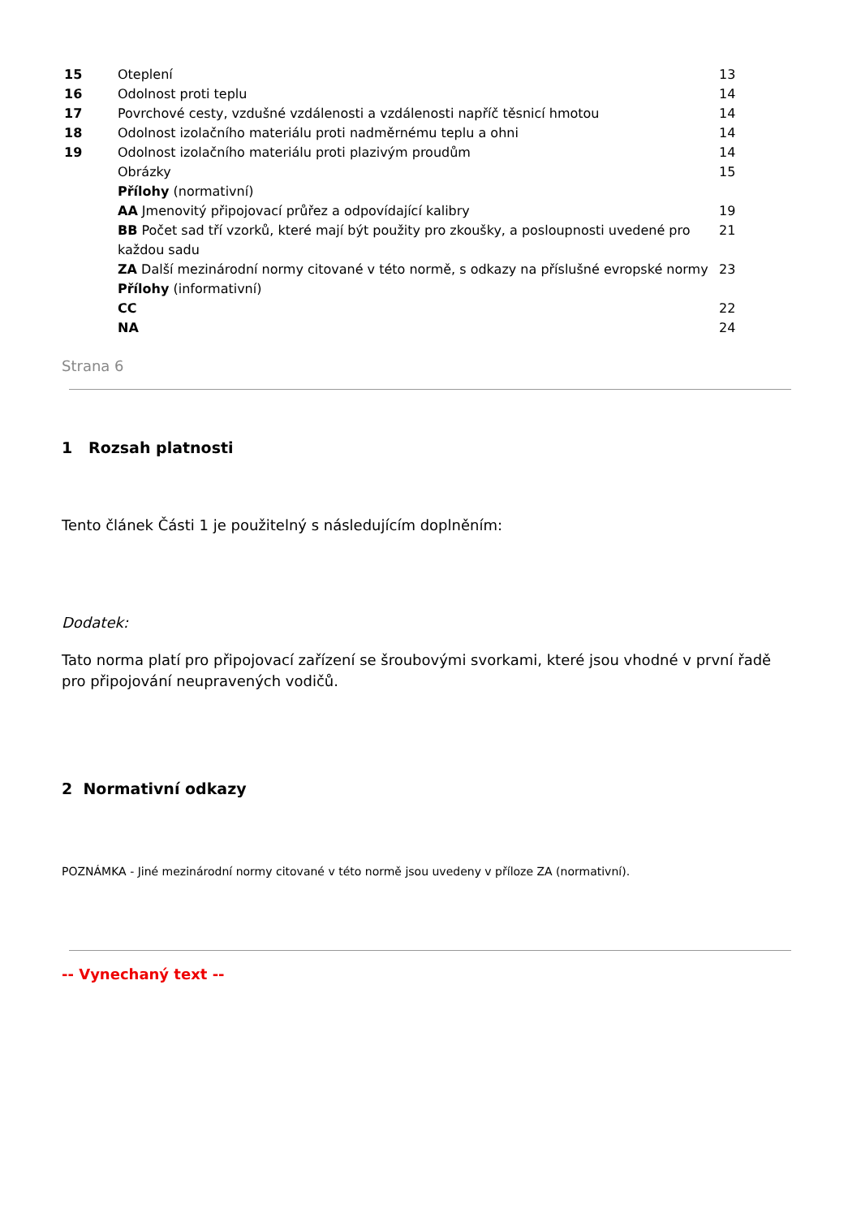| 15 | Oteplení | 13 |
| 16 | Odolnost proti teplu | 14 |
| 17 | Povrchové cesty, vzdušné vzdálenosti a vzdálenosti napříč těsnicí hmotou | 14 |
| 18 | Odolnost izolačního materiálu proti nadměrnému teplu a ohni | 14 |
| 19 | Odolnost izolačního materiálu proti plazivým proudům | 14 |
| | Obrázky | 15 |
| | Přílohy (normativní) | |
| | AA Jmenovitý připojovací průřez a odpovídající kalibry | 19 |
| | BB Počet sad tří vzorků, které mají být použity pro zkoušky, a posloupnosti uvedené pro každou sadu | 21 |
| | ZA Další mezinárodní normy citované v této normě, s odkazy na příslušné evropské normy | 23 |
| | Přílohy (informativní) | |
| | CC | 22 |
| | NA | 24 |
Strana 6
1 Rozsah platnosti
Tento článek Části 1 je použitelný s následujícím doplněním:
Dodatek:
Tato norma platí pro připojovací zařízení se šroubovými svorkami, které jsou vhodné v první řadě pro připojování neupravených vodičů.
2 Normativní odkazy
POZNÁMKA - Jiné mezinárodní normy citované v této normě jsou uvedeny v příloze ZA (normativní).
-- Vynechaný text --